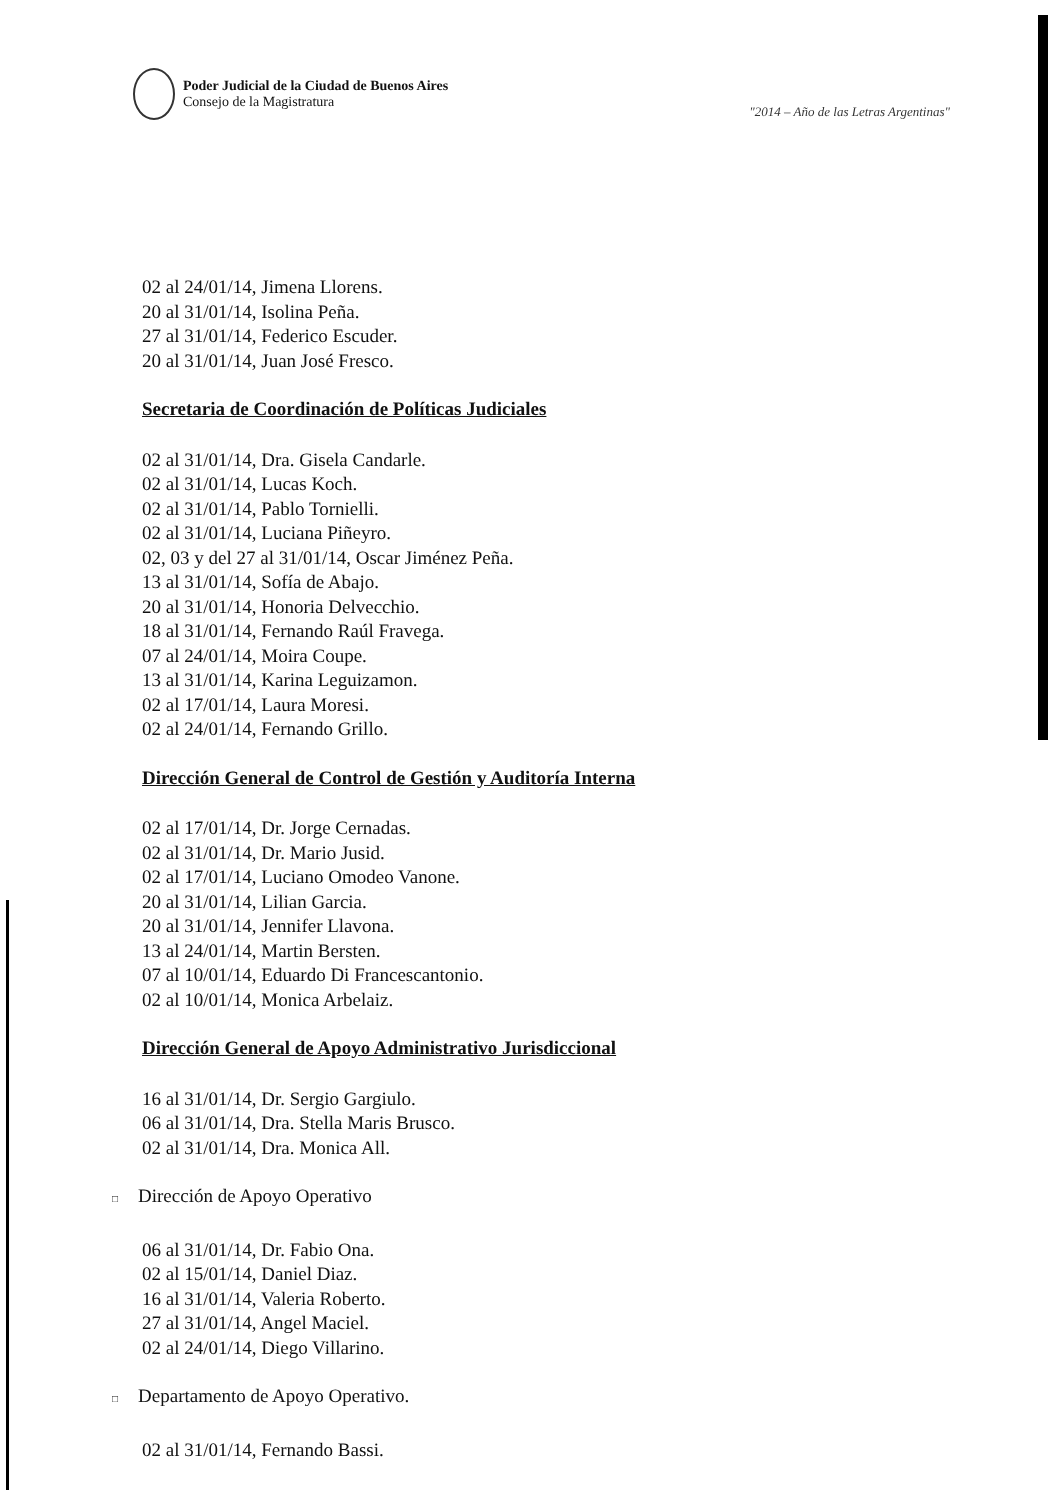Poder Judicial de la Ciudad de Buenos Aires
Consejo de la Magistratura
"2014 – Año de las Letras Argentinas"
02 al 24/01/14, Jimena Llorens.
20 al 31/01/14, Isolina Peña.
27 al 31/01/14, Federico Escuder.
20 al 31/01/14, Juan José Fresco.
Secretaria de Coordinación de Políticas Judiciales
02 al 31/01/14, Dra. Gisela Candarle.
02 al 31/01/14, Lucas Koch.
02 al 31/01/14, Pablo Tornielli.
02 al 31/01/14, Luciana Piñeyro.
02, 03 y del 27 al 31/01/14, Oscar Jiménez Peña.
13 al 31/01/14, Sofía de Abajo.
20 al 31/01/14, Honoria Delvecchio.
18 al 31/01/14, Fernando Raúl Fravega.
07 al 24/01/14, Moira Coupe.
13 al 31/01/14, Karina Leguizamon.
02 al 17/01/14, Laura Moresi.
02 al 24/01/14, Fernando Grillo.
Dirección General de Control de Gestión y Auditoría Interna
02 al 17/01/14, Dr. Jorge Cernadas.
02 al 31/01/14, Dr. Mario Jusid.
02 al 17/01/14, Luciano Omodeo Vanone.
20 al 31/01/14, Lilian Garcia.
20 al 31/01/14, Jennifer Llavona.
13 al 24/01/14, Martin Bersten.
07 al 10/01/14, Eduardo Di Francescantonio.
02 al 10/01/14, Monica Arbelaiz.
Dirección General de Apoyo Administrativo Jurisdiccional
16 al 31/01/14, Dr. Sergio Gargiulo.
06 al 31/01/14, Dra. Stella Maris Brusco.
02 al 31/01/14, Dra. Monica All.
□ Dirección de Apoyo Operativo
06 al 31/01/14, Dr. Fabio Ona.
02 al 15/01/14, Daniel Diaz.
16 al 31/01/14, Valeria Roberto.
27 al 31/01/14, Angel Maciel.
02 al 24/01/14, Diego Villarino.
□ Departamento de Apoyo Operativo.
02 al 31/01/14, Fernando Bassi.